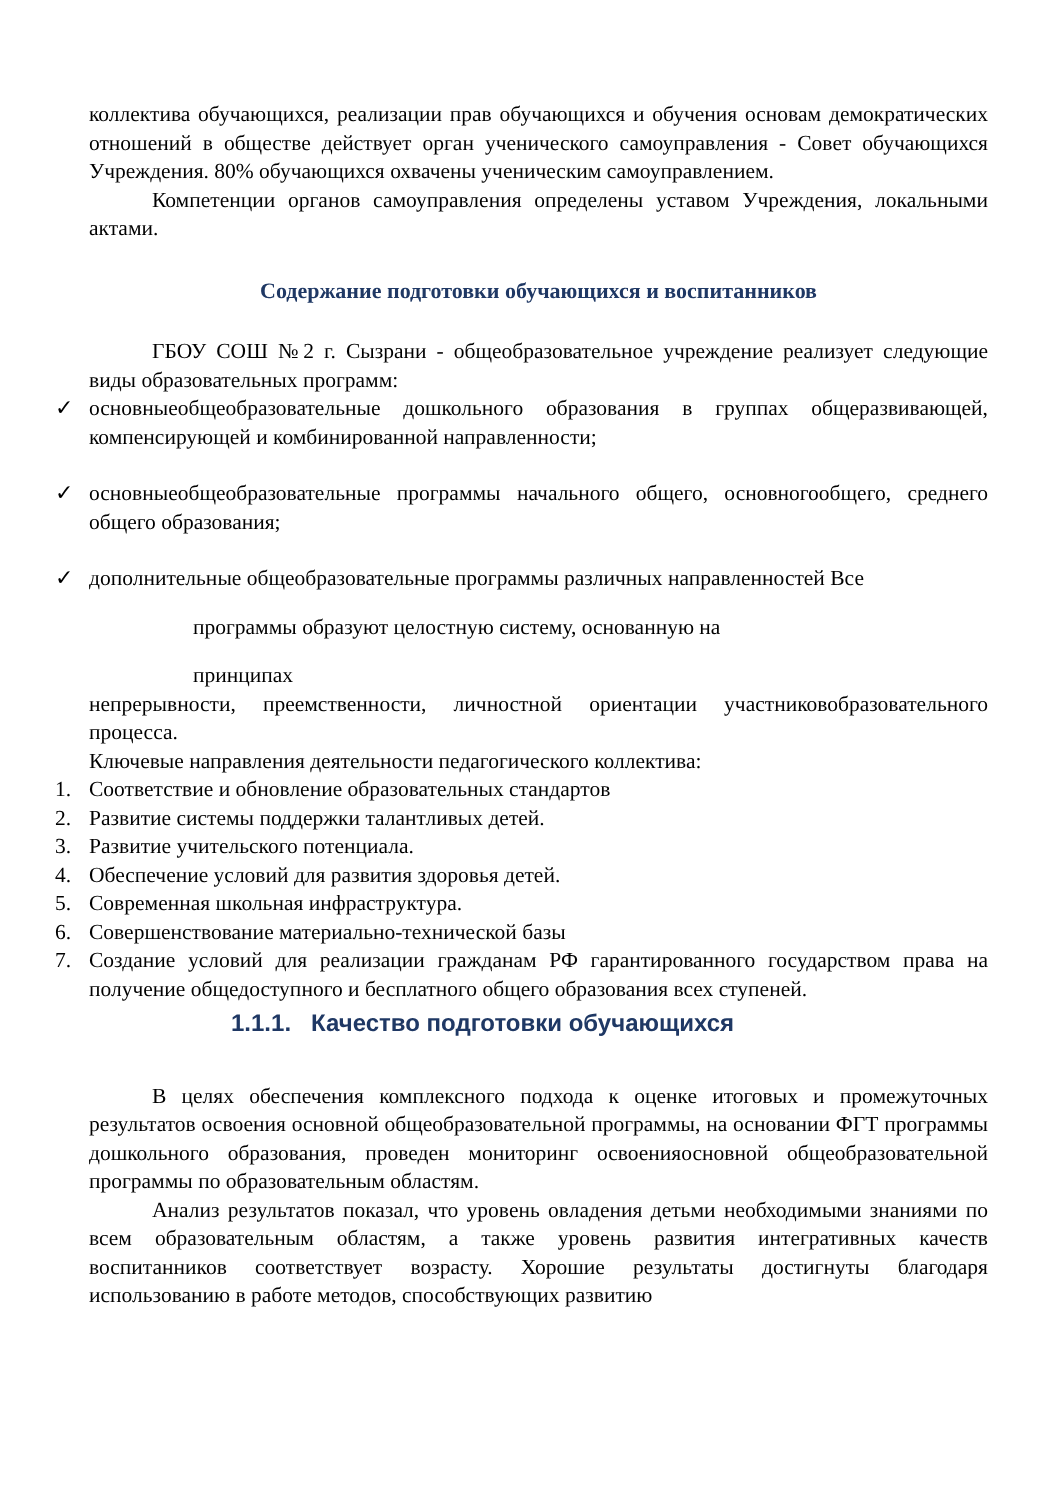коллектива обучающихся, реализации прав обучающихся и обучения основам демократических отношений в обществе действует орган ученического самоуправления - Совет обучающихся Учреждения. 80% обучающихся охвачены ученическим самоуправлением.
Компетенции органов самоуправления определены уставом Учреждения, локальными актами.
Содержание подготовки обучающихся и воспитанников
ГБОУ СОШ №2 г. Сызрани - общеобразовательное учреждение реализует следующие виды образовательных программ:
✓ основныеобщеобразовательные дошкольного образования в группах общеразвивающей, компенсирующей и комбинированной направленности;
✓ основныеобщеобразовательные программы начального общего, основногообщего, среднего общего образования;
✓ дополнительные общеобразовательные программы различных направленностей Все
программы образуют целостную систему, основанную на
принципах
непрерывности, преемственности, личностной ориентации участниковобразовательного процесса.
Ключевые направления деятельности педагогического коллектива:
1. Соответствие и обновление образовательных стандартов
2. Развитие системы поддержки талантливых детей.
3. Развитие учительского потенциала.
4. Обеспечение условий для развития здоровья детей.
5. Современная школьная инфраструктура.
6. Совершенствование материально-технической базы
7. Создание условий для реализации гражданам РФ гарантированного государством права на получение общедоступного и бесплатного общего образования всех ступеней.
1.1.1. Качество подготовки обучающихся
В целях обеспечения комплексного подхода к оценке итоговых и промежуточных результатов освоения основной общеобразовательной программы, на основании ФГТ программы дошкольного образования, проведен мониторинг освоенияосновной общеобразовательной программы по образовательным областям.
Анализ результатов показал, что уровень овладения детьми необходимыми знаниями по всем образовательным областям, а также уровень развития интегративных качеств воспитанников соответствует возрасту. Хорошие результаты достигнуты благодаря использованию в работе методов, способствующих развитию